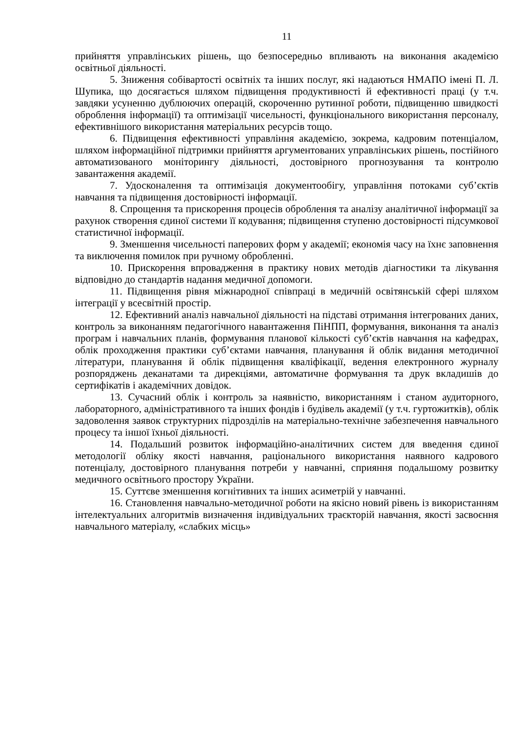11
прийняття управлінських рішень, що безпосередньо впливають на виконання академією освітньої діяльності.
5. Зниження собівартості освітніх та інших послуг, які надаються НМАПО імені П. Л. Шупика, що досягається шляхом підвищення продуктивності й ефективності праці (у т.ч. завдяки усуненню дублюючих операцій, скороченню рутинної роботи, підвищенню швидкості оброблення інформації) та оптимізації чисельності, функціонального використання персоналу, ефективнішого використання матеріальних ресурсів тощо.
6. Підвищення ефективності управління академією, зокрема, кадровим потенціалом, шляхом інформаційної підтримки прийняття аргументованих управлінських рішень, постійного автоматизованого моніторингу діяльності, достовірного прогнозування та контролю завантаження академії.
7. Удосконалення та оптимізація документообігу, управління потоками суб’єктів навчання та підвищення достовірності інформації.
8. Спрощення та прискорення процесів оброблення та аналізу аналітичної інформації за рахунок створення єдиної системи її кодування; підвищення ступеню достовірності підсумкової статистичної інформації.
9. Зменшення чисельності паперових форм у академії; економія часу на їхнє заповнення та виключення помилок при ручному обробленні.
10. Прискорення впровадження в практику нових методів діагностики та лікування відповідно до стандартів надання медичної допомоги.
11. Підвищення рівня міжнародної співпраці в медичній освітянській сфері шляхом інтеграції у всесвітній простір.
12. Ефективний аналіз навчальної діяльності на підставі отримання інтегрованих даних, контроль за виконанням педагогічного навантаження ПіНПП, формування, виконання та аналіз програм і навчальних планів, формування планової кількості суб’єктів навчання на кафедрах, облік проходження практики суб’єктами навчання, планування й облік видання методичної літератури, планування й облік підвищення кваліфікації, ведення електронного журналу розпоряджень деканатами та дирекціями, автоматичне формування та друк вкладишів до сертифікатів і академічних довідок.
13. Сучасний облік і контроль за наявністю, використанням і станом аудиторного, лабораторного, адміністративного та інших фондів і будівель академії (у т.ч. гуртожитків), облік задоволення заявок структурних підрозділів на матеріально-технічне забезпечення навчального процесу та іншої їхньої діяльності.
14. Подальший розвиток інформаційно-аналітичних систем для введення єдиної методології обліку якості навчання, раціонального використання наявного кадрового потенціалу, достовірного планування потреби у навчанні, сприяння подальшому розвитку медичного освітнього простору України.
15. Суттєве зменшення когнітивних та інших асиметрій у навчанні.
16. Становлення навчально-методичної роботи на якісно новий рівень із використанням інтелектуальних алгоритмів визначення індивідуальних траєкторій навчання, якості засвоєння навчального матеріалу, «слабких місць»